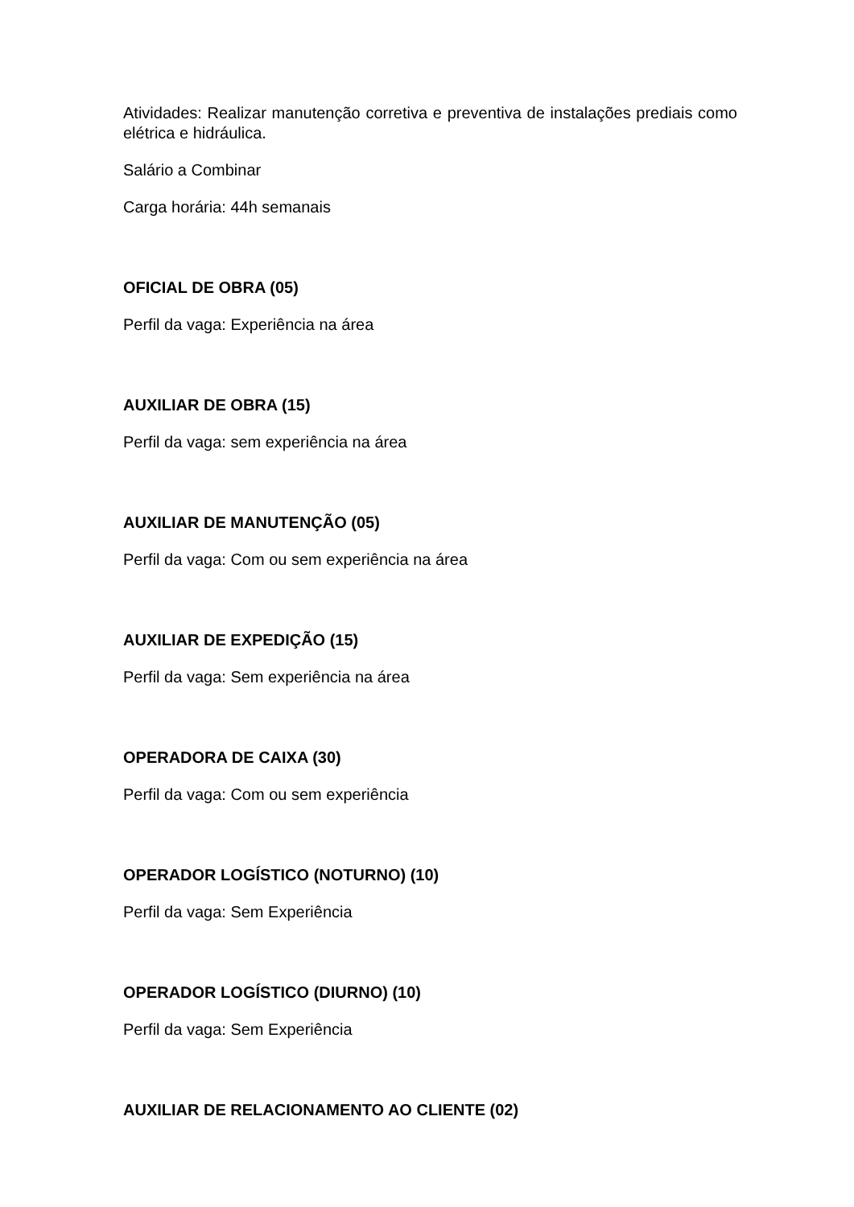Atividades: Realizar manutenção corretiva e preventiva de instalações prediais como elétrica e hidráulica.
Salário a Combinar
Carga horária: 44h semanais
OFICIAL DE OBRA (05)
Perfil da vaga: Experiência na área
AUXILIAR DE OBRA (15)
Perfil da vaga: sem experiência na área
AUXILIAR DE MANUTENÇÃO (05)
Perfil da vaga: Com ou sem experiência na área
AUXILIAR DE EXPEDIÇÃO (15)
Perfil da vaga: Sem experiência na área
OPERADORA DE CAIXA (30)
Perfil da vaga: Com ou sem experiência
OPERADOR LOGÍSTICO (NOTURNO) (10)
Perfil da vaga: Sem Experiência
OPERADOR LOGÍSTICO (DIURNO) (10)
Perfil da vaga: Sem Experiência
AUXILIAR DE RELACIONAMENTO AO CLIENTE (02)